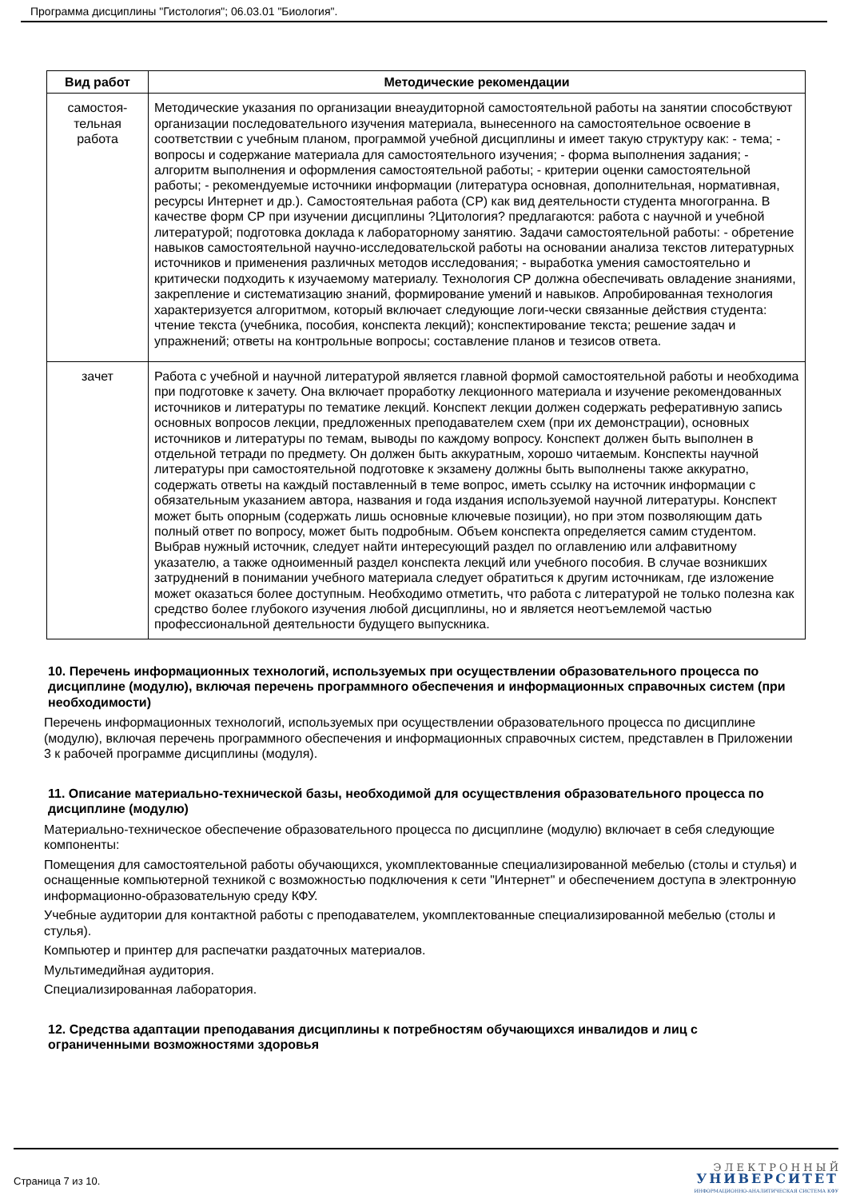Программа дисциплины "Гистология"; 06.03.01 "Биология".
| Вид работ | Методические рекомендации |
| --- | --- |
| самостоя- тельная работа | Методические указания по организации внеаудиторной самостоятельной работы на занятии способствуют организации последовательного изучения материала, вынесенного на самостоятельное освоение в соответствии с учебным планом, программой учебной дисциплины и имеет такую структуру как: - тема; - вопросы и содержание материала для самостоятельного изучения; - форма выполнения задания; - алгоритм выполнения и оформления самостоятельной работы; - критерии оценки самостоятельной работы; - рекомендуемые источники информации (литература основная, дополнительная, нормативная, ресурсы Интернет и др.). Самостоятельная работа (СР) как вид деятельности студента многогранна. В качестве форм СР при изучении дисциплины ?Цитология? предлагаются: работа с научной и учебной литературой; подготовка доклада к лабораторному занятию. Задачи самостоятельной работы: - обретение навыков самостоятельной научно-исследовательской работы на основании анализа текстов литературных источников и применения различных методов исследования; - выработка умения самостоятельно и критически подходить к изучаемому материалу. Технология СР должна обеспечивать овладение знаниями, закрепление и систематизацию знаний, формирование умений и навыков. Апробированная технология характеризуется алгоритмом, который включает следующие логи-чески связанные действия студента: чтение текста (учебника, пособия, конспекта лекций); конспектирование текста; решение задач и упражнений; ответы на контрольные вопросы; составление планов и тезисов ответа. |
| зачет | Работа с учебной и научной литературой является главной формой самостоятельной работы и необходима при подготовке к зачету. Она включает проработку лекционного материала и изучение рекомендованных источников и литературы по тематике лекций. Конспект лекции должен содержать реферативную запись основных вопросов лекции, предложенных преподавателем схем (при их демонстрации), основных источников и литературы по темам, выводы по каждому вопросу. Конспект должен быть выполнен в отдельной тетради по предмету. Он должен быть аккуратным, хорошо читаемым. Конспекты научной литературы при самостоятельной подготовке к экзамену должны быть выполнены также аккуратно, содержать ответы на каждый поставленный в теме вопрос, иметь ссылку на источник информации с обязательным указанием автора, названия и года издания используемой научной литературы. Конспект может быть опорным (содержать лишь основные ключевые позиции), но при этом позволяющим дать полный ответ по вопросу, может быть подробным. Объем конспекта определяется самим студентом. Выбрав нужный источник, следует найти интересующий раздел по оглавлению или алфавитному указателю, а также одноименный раздел конспекта лекций или учебного пособия. В случае возникших затруднений в понимании учебного материала следует обратиться к другим источникам, где изложение может оказаться более доступным. Необходимо отметить, что работа с литературой не только полезна как средство более глубокого изучения любой дисциплины, но и является неотъемлемой частью профессиональной деятельности будущего выпускника. |
10. Перечень информационных технологий, используемых при осуществлении образовательного процесса по дисциплине (модулю), включая перечень программного обеспечения и информационных справочных систем (при необходимости)
Перечень информационных технологий, используемых при осуществлении образовательного процесса по дисциплине (модулю), включая перечень программного обеспечения и информационных справочных систем, представлен в Приложении 3 к рабочей программе дисциплины (модуля).
11. Описание материально-технической базы, необходимой для осуществления образовательного процесса по дисциплине (модулю)
Материально-техническое обеспечение образовательного процесса по дисциплине (модулю) включает в себя следующие компоненты:
Помещения для самостоятельной работы обучающихся, укомплектованные специализированной мебелью (столы и стулья) и оснащенные компьютерной техникой с возможностью подключения к сети "Интернет" и обеспечением доступа в электронную информационно-образовательную среду КФУ.
Учебные аудитории для контактной работы с преподавателем, укомплектованные специализированной мебелью (столы и стулья).
Компьютер и принтер для распечатки раздаточных материалов.
Мультимедийная аудитория.
Специализированная лаборатория.
12. Средства адаптации преподавания дисциплины к потребностям обучающихся инвалидов и лиц с ограниченными возможностями здоровья
Страница 7 из 10.
Э Л Е К Т Р О Н Н Ы Й
УНИВЕРСИТЕТ
ИНФОРМАЦИОННО-АНАЛИТИЧЕСКАЯ СИСТЕМА КФУ